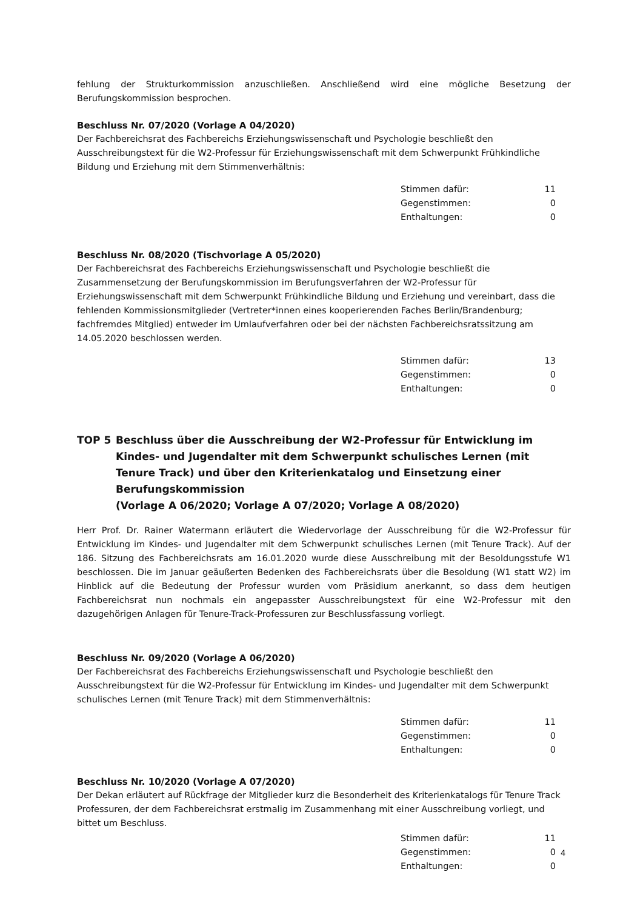fehlung der Strukturkommission anzuschließen. Anschließend wird eine mögliche Besetzung der Berufungskommission besprochen.
Beschluss Nr. 07/2020 (Vorlage A 04/2020)
Der Fachbereichsrat des Fachbereichs Erziehungswissenschaft und Psychologie beschließt den Ausschreibungstext für die W2-Professur für Erziehungswissenschaft mit dem Schwerpunkt Frühkindliche Bildung und Erziehung mit dem Stimmenverhältnis:
| Stimmen dafür: | 11 |
| Gegenstimmen: | 0 |
| Enthaltungen: | 0 |
Beschluss Nr. 08/2020 (Tischvorlage A 05/2020)
Der Fachbereichsrat des Fachbereichs Erziehungswissenschaft und Psychologie beschließt die Zusammensetzung der Berufungskommission im Berufungsverfahren der W2-Professur für Erziehungswissenschaft mit dem Schwerpunkt Frühkindliche Bildung und Erziehung und vereinbart, dass die fehlenden Kommissionsmitglieder (Vertreter*innen eines kooperierenden Faches Berlin/Brandenburg; fachfremdes Mitglied) entweder im Umlaufverfahren oder bei der nächsten Fachbereichsratssitzung am 14.05.2020 beschlossen werden.
| Stimmen dafür: | 13 |
| Gegenstimmen: | 0 |
| Enthaltungen: | 0 |
TOP 5 Beschluss über die Ausschreibung der W2-Professur für Entwicklung im Kindes- und Jugendalter mit dem Schwerpunkt schulisches Lernen (mit Tenure Track) und über den Kriterienkatalog und Einsetzung einer Berufungskommission
(Vorlage A 06/2020; Vorlage A 07/2020; Vorlage A 08/2020)
Herr Prof. Dr. Rainer Watermann erläutert die Wiedervorlage der Ausschreibung für die W2-Professur für Entwicklung im Kindes- und Jugendalter mit dem Schwerpunkt schulisches Lernen (mit Tenure Track). Auf der 186. Sitzung des Fachbereichsrats am 16.01.2020 wurde diese Ausschreibung mit der Besoldungsstufe W1 beschlossen. Die im Januar geäußerten Bedenken des Fachbereichsrats über die Besoldung (W1 statt W2) im Hinblick auf die Bedeutung der Professur wurden vom Präsidium anerkannt, so dass dem heutigen Fachbereichsrat nun nochmals ein angepasster Ausschreibungstext für eine W2-Professur mit den dazugehörigen Anlagen für Tenure-Track-Professuren zur Beschlussfassung vorliegt.
Beschluss Nr. 09/2020 (Vorlage A 06/2020)
Der Fachbereichsrat des Fachbereichs Erziehungswissenschaft und Psychologie beschließt den Ausschreibungstext für die W2-Professur für Entwicklung im Kindes- und Jugendalter mit dem Schwerpunkt schulisches Lernen (mit Tenure Track) mit dem Stimmenverhältnis:
| Stimmen dafür: | 11 |
| Gegenstimmen: | 0 |
| Enthaltungen: | 0 |
Beschluss Nr. 10/2020 (Vorlage A 07/2020)
Der Dekan erläutert auf Rückfrage der Mitglieder kurz die Besonderheit des Kriterienkatalogs für Tenure Track Professuren, der dem Fachbereichsrat erstmalig im Zusammenhang mit einer Ausschreibung vorliegt, und bittet um Beschluss.
| Stimmen dafür: | 11 |
| Gegenstimmen: | 0 |
| Enthaltungen: | 0 |
4